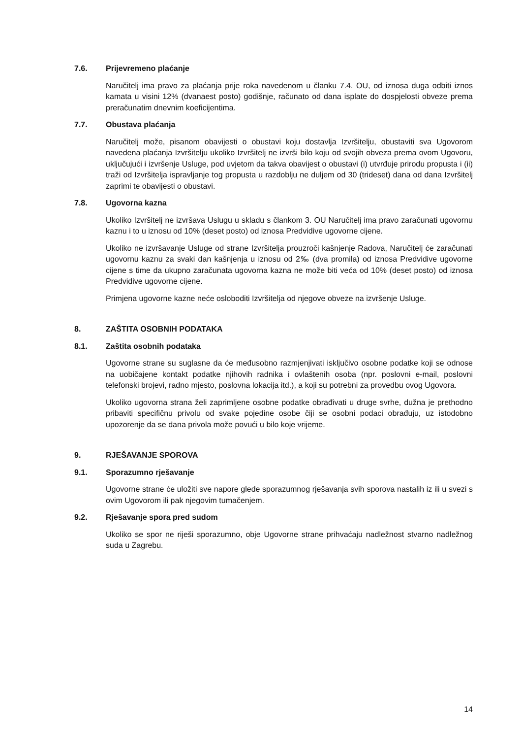7.6. Prijevremeno plaćanje
Naručitelj ima pravo za plaćanja prije roka navedenom u članku 7.4. OU, od iznosa duga odbiti iznos kamata u visini 12% (dvanaest posto) godišnje, računato od dana isplate do dospjelosti obveze prema preračunatim dnevnim koeficijentima.
7.7. Obustava plaćanja
Naručitelj može, pisanom obavijesti o obustavi koju dostavlja Izvršitelju, obustaviti sva Ugovorom navedena plaćanja Izvršitelju ukoliko Izvršitelj ne izvrši bilo koju od svojih obveza prema ovom Ugovoru, uključujući i izvršenje Usluge, pod uvjetom da takva obavijest o obustavi (i) utvrđuje prirodu propusta i (ii) traži od Izvršitelja ispravljanje tog propusta u razdoblju ne duljem od 30 (trideset) dana od dana Izvršitelj zaprimi te obavijesti o obustavi.
7.8. Ugovorna kazna
Ukoliko Izvršitelj ne izvršava Uslugu u skladu s člankom 3. OU Naručitelj ima pravo zaračunati ugovornu kaznu i to u iznosu od 10% (deset posto) od iznosa Predvidive ugovorne cijene.
Ukoliko ne izvršavanje Usluge od strane Izvršitelja prouzroči kašnjenje Radova, Naručitelj će zaračunati ugovornu kaznu za svaki dan kašnjenja u iznosu od 2‰ (dva promila) od iznosa Predvidive ugovorne cijene s time da ukupno zaračunata ugovorna kazna ne može biti veća od 10% (deset posto) od iznosa Predvidive ugovorne cijene.
Primjena ugovorne kazne neće osloboditi Izvršitelja od njegove obveze na izvršenje Usluge.
8. ZAŠTITA OSOBNIH PODATAKA
8.1. Zaštita osobnih podataka
Ugovorne strane su suglasne da će međusobno razmjenjivati isključivo osobne podatke koji se odnose na uobičajene kontakt podatke njihovih radnika i ovlaštenih osoba (npr. poslovni e-mail, poslovni telefonski brojevi, radno mjesto, poslovna lokacija itd.), a koji su potrebni za provedbu ovog Ugovora.
Ukoliko ugovorna strana želi zaprimljene osobne podatke obrađivati u druge svrhe, dužna je prethodno pribaviti specifičnu privolu od svake pojedine osobe čiji se osobni podaci obrađuju, uz istodobno upozorenje da se dana privola može povući u bilo koje vrijeme.
9. RJEŠAVANJE SPOROVA
9.1. Sporazumno rješavanje
Ugovorne strane će uložiti sve napore glede sporazumnog rješavanja svih sporova nastalih iz ili u svezi s ovim Ugovorom ili pak njegovim tumačenjem.
9.2. Rješavanje spora pred sudom
Ukoliko se spor ne riješi sporazumno, obje Ugovorne strane prihvaćaju nadležnost stvarno nadležnog suda u Zagrebu.
14